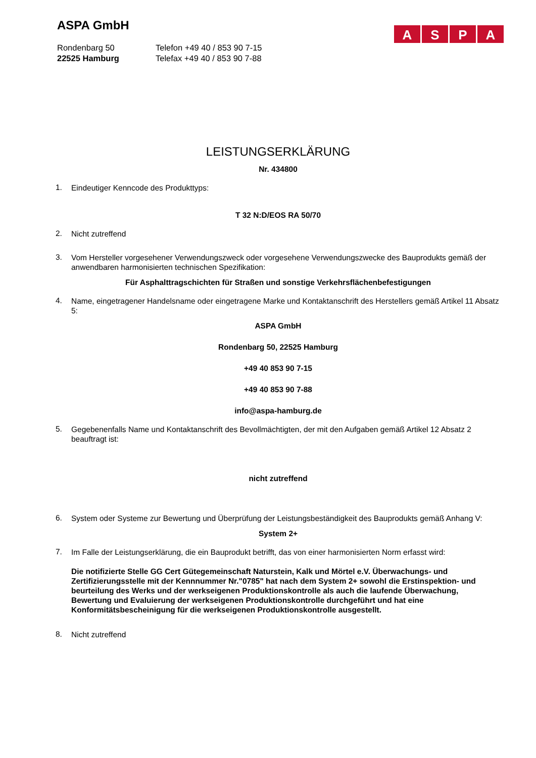ASPA
ASPA GmbH
Rondenbarg 50
22525 Hamburg
Telefon +49 40 / 853 90 7-15
Telefax +49 40 / 853 90 7-88
LEISTUNGSERKLÄRUNG
Nr. 434800
1.
Eindeutiger Kenncode des Produkttyps:
T 32 N:D/EOS RA 50/70
2.
Nicht zutreffend
3.
Vom Hersteller vorgesehener Verwendungszweck oder vorgesehene Verwendungszwecke des Bauprodukts gemäß der anwendbaren harmonisierten technischen Spezifikation:
Für Asphalttragschichten für Straßen und sonstige Verkehrsflächenbefestigungen
4.
Name, eingetragener Handelsname oder eingetragene Marke und Kontaktanschrift des Herstellers gemäß Artikel 11 Absatz 5:
ASPA GmbH
Rondenbarg 50, 22525 Hamburg
+49 40 853 90 7-15
+49 40 853 90 7-88
info@aspa-hamburg.de
5.
Gegebenenfalls Name und Kontaktanschrift des Bevollmächtigten, der mit den Aufgaben gemäß Artikel 12 Absatz 2 beauftragt ist:
nicht zutreffend
6.
System oder Systeme zur Bewertung und Überprüfung der Leistungsbeständigkeit des Bauprodukts gemäß Anhang V:
System 2+
7.
Im Falle der Leistungserklärung, die ein Bauprodukt betrifft, das von einer harmonisierten Norm erfasst wird:
Die notifizierte Stelle GG Cert Gütegemeinschaft Naturstein, Kalk und Mörtel e.V. Überwachungs- und Zertifizierungsstelle mit der Kennnummer Nr."0785" hat nach dem System 2+ sowohl die Erstinspektion- und beurteilung des Werks und der werkseigenen Produktionskontrolle als auch die laufende Überwachung, Bewertung und Evaluierung der werkseigenen Produktionskontrolle durchgeführt und hat eine Konformitätsbescheinigung für die werkseigenen Produktionskontrolle ausgestellt.
8.
Nicht zutreffend